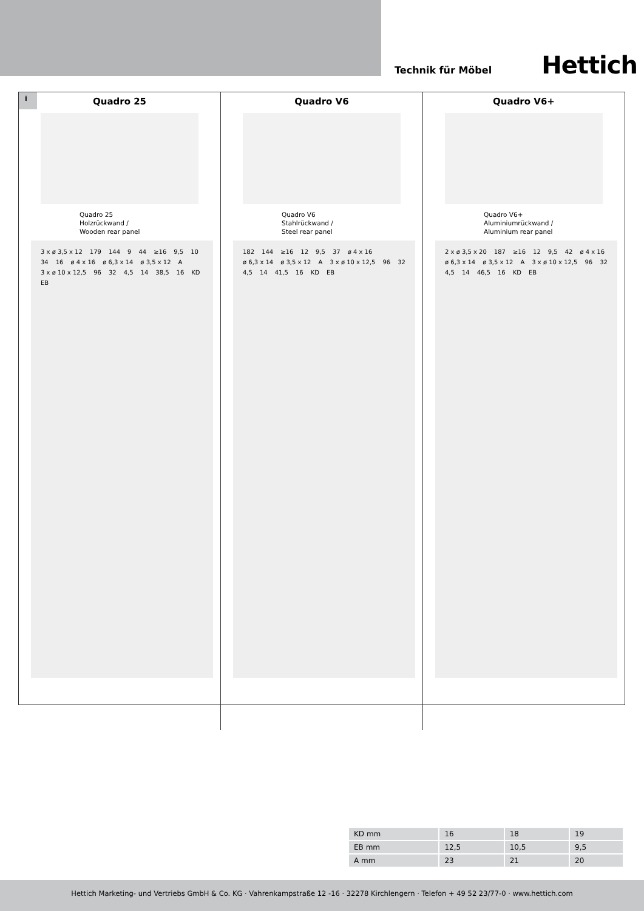Technik für Möbel Hettich
i
Quadro 25
Quadro 25
Holzrückwand /
Wooden rear panel
3 x ø 3,5 x 12 179 144 9 44 ≥16 9,5 10 34 16 ø 4 x 16 ø 6,3 x 14 ø 3,5 x 12 A 3 x ø 10 x 12,5 96 32 4,5 14 38,5 16 KD EB
Quadro V6
Quadro V6
Stahlrückwand /
Steel rear panel
182 144 ≥16 12 9,5 37 ø 4 x 16 ø 6,3 x 14 ø 3,5 x 12 A 3 x ø 10 x 12,5 96 32 4,5 14 41,5 16 KD EB
Quadro V6+
Quadro V6+
Aluminiumrückwand /
Aluminium rear panel
2 x ø 3,5 x 20 187 ≥16 12 9,5 42 ø 4 x 16 ø 6,3 x 14 ø 3,5 x 12 A 3 x ø 10 x 12,5 96 32 4,5 14 46,5 16 KD EB
| KD mm | 16 | 18 | 19 |
| EB mm | 12,5 | 10,5 | 9,5 |
| A mm | 23 | 21 | 20 |
Hettich Marketing- und Vertriebs GmbH & Co. KG · Vahrenkampstraße 12 -16 · 32278 Kirchlengern · Telefon + 49 52 23/77-0 · www.hettich.com